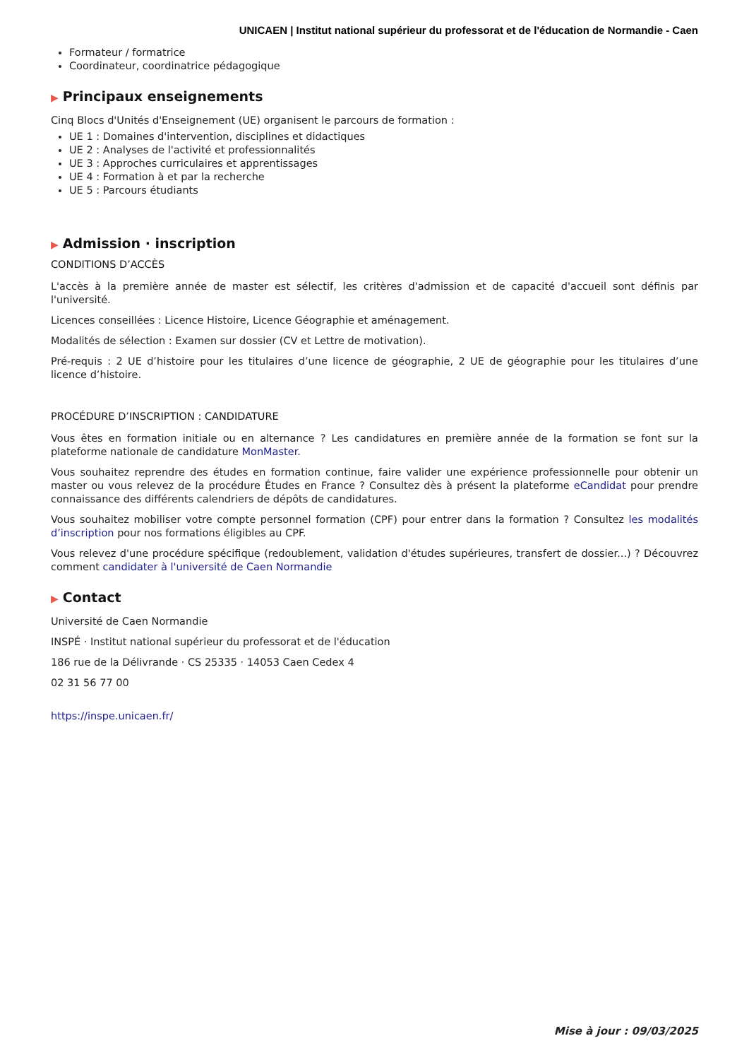UNICAEN | Institut national supérieur du professorat et de l'éducation de Normandie - Caen
Formateur / formatrice
Coordinateur, coordinatrice pédagogique
▶ Principaux enseignements
Cinq Blocs d'Unités d'Enseignement (UE) organisent le parcours de formation :
UE 1 : Domaines d'intervention, disciplines et didactiques
UE 2 : Analyses de l'activité et professionnalités
UE 3 : Approches curriculaires et apprentissages
UE 4 : Formation à et par la recherche
UE 5 : Parcours étudiants
▶ Admission · inscription
CONDITIONS D’ACCÈS
L'accès à la première année de master est sélectif, les critères d'admission et de capacité d'accueil sont définis par l'université.
Licences conseillées : Licence Histoire, Licence Géographie et aménagement.
Modalités de sélection : Examen sur dossier (CV et Lettre de motivation).
Pré-requis : 2 UE d’histoire pour les titulaires d’une licence de géographie, 2 UE de géographie pour les titulaires d’une licence d’histoire.
PROCÉDURE D’INSCRIPTION : CANDIDATURE
Vous êtes en formation initiale ou en alternance ? Les candidatures en première année de la formation se font sur la plateforme nationale de candidature MonMaster.
Vous souhaitez reprendre des études en formation continue, faire valider une expérience professionnelle pour obtenir un master ou vous relevez de la procédure Études en France ? Consultez dès à présent la plateforme eCandidat pour prendre connaissance des différents calendriers de dépôts de candidatures.
Vous souhaitez mobiliser votre compte personnel formation (CPF) pour entrer dans la formation ? Consultez les modalités d’inscription pour nos formations éligibles au CPF.
Vous relevez d'une procédure spécifique (redoublement, validation d'études supérieures, transfert de dossier...) ? Découvrez comment candidater à l'université de Caen Normandie
▶ Contact
Université de Caen Normandie
INSPÉ · Institut national supérieur du professorat et de l'éducation
186 rue de la Délivrande · CS 25335 · 14053 Caen Cedex 4
02 31 56 77 00
https://inspe.unicaen.fr/
Mise à jour : 09/03/2025